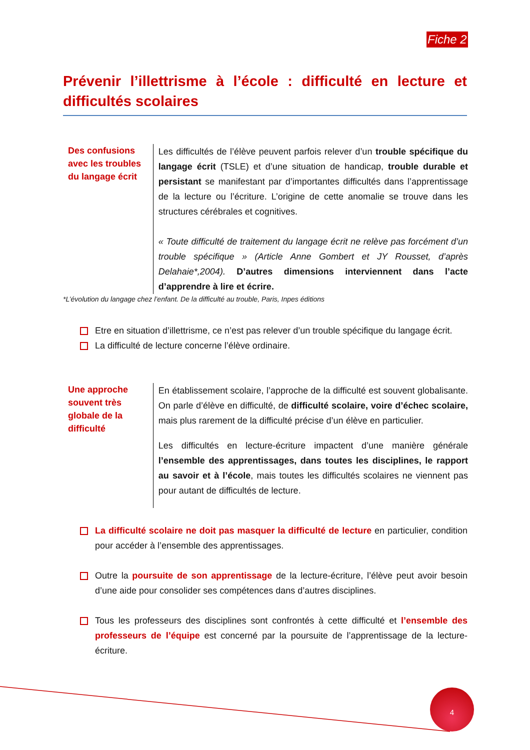Fiche 2
Prévenir l’illettrisme à l’école : difficulté en lecture et difficultés scolaires
Des confusions avec les troubles du langage écrit
Les difficultés de l’élève peuvent parfois relever d’un trouble spécifique du langage écrit (TSLE) et d’une situation de handicap, trouble durable et persistant se manifestant par d’importantes difficultés dans l’apprentissage de la lecture ou l’écriture. L’origine de cette anomalie se trouve dans les structures cérébrales et cognitives.
« Toute difficulté de traitement du langage écrit ne relève pas forcément d’un trouble spécifique » (Article Anne Gombert et JY Rousset, d’après Delahaie*,2004). D’autres dimensions interviennent dans l’acte d’apprendre à lire et écrire.
*L’évolution du langage chez l’enfant. De la difficulté au trouble, Paris, Inpes éditions
Etre en situation d’illettrisme, ce n’est pas relever d’un trouble spécifique du langage écrit.
La difficulté de lecture concerne l’élève ordinaire.
Une approche souvent très globale de la difficulté
En établissement scolaire, l’approche de la difficulté est souvent globalisante. On parle d’élève en difficulté, de difficulté scolaire, voire d’échec scolaire, mais plus rarement de la difficulté précise d’un élève en particulier.
Les difficultés en lecture-écriture impactent d’une manière générale l’ensemble des apprentissages, dans toutes les disciplines, le rapport au savoir et à l’école, mais toutes les difficultés scolaires ne viennent pas pour autant de difficultés de lecture.
La difficulté scolaire ne doit pas masquer la difficulté de lecture en particulier, condition pour accéder à l’ensemble des apprentissages.
Outre la poursuite de son apprentissage de la lecture-écriture, l’élève peut avoir besoin d’une aide pour consolider ses compétences dans d’autres disciplines.
Tous les professeurs des disciplines sont confrontés à cette difficulté et l’ensemble des professeurs de l’équipe est concerné par la poursuite de l’apprentissage de la lecture-écriture.
4